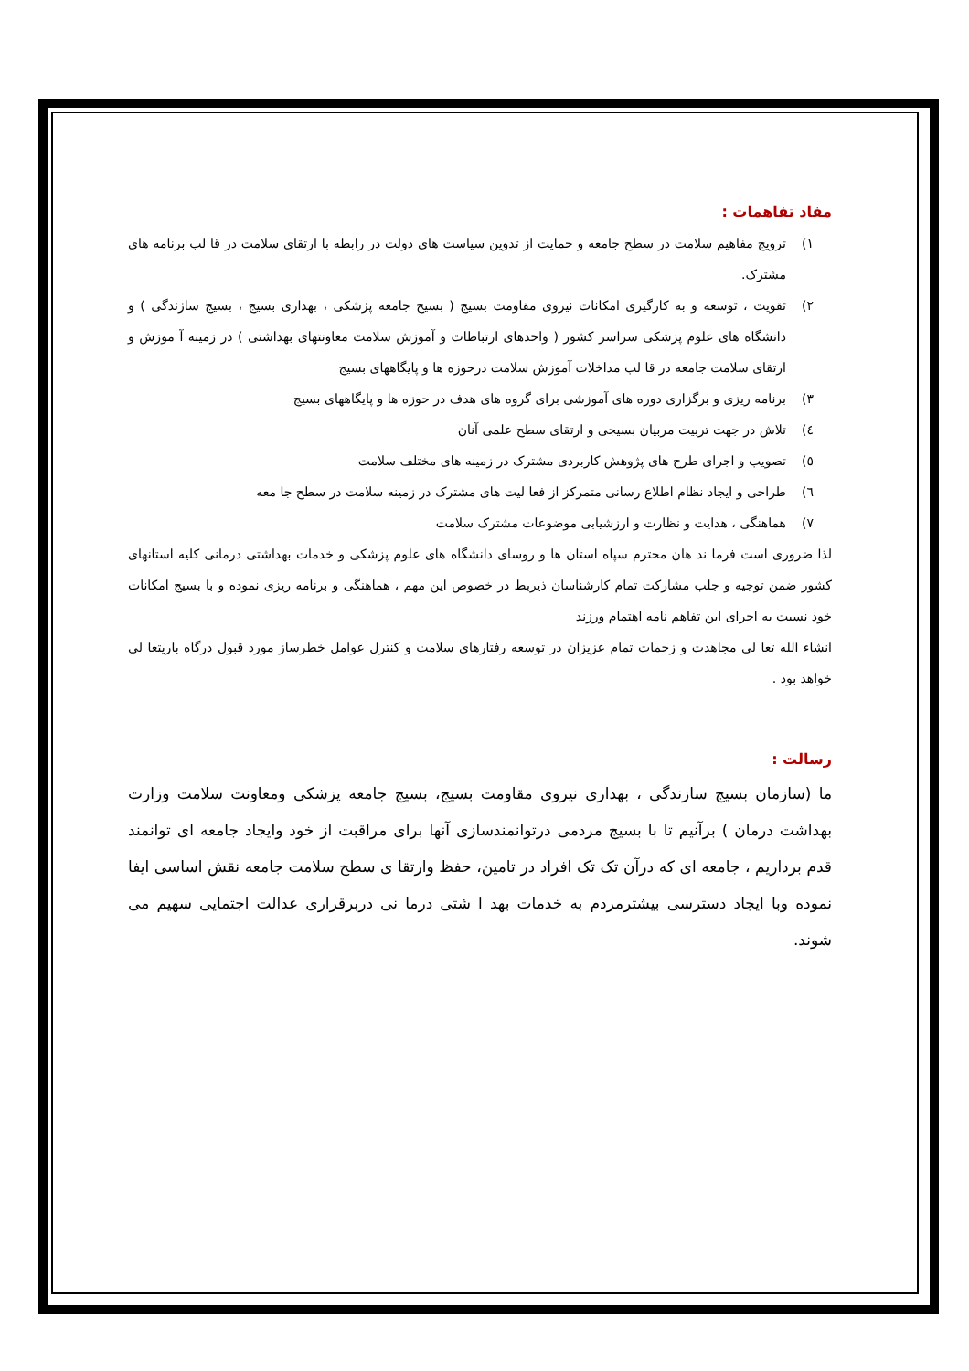مفاد تفاهمات :
۱) ترویج مفاهیم سلامت در سطح جامعه و حمایت از تدوین سیاست های دولت در رابطه با ارتقای سلامت در قا لب برنامه های مشترک.
۲) تقویت ، توسعه و به کارگیری امکانات نیروی مقاومت بسیج ( بسیج جامعه پزشکی ، بهداری بسیج ، بسیج سازندگی ) و دانشگاه های علوم پزشکی سراسر کشور ( واحدهای ارتباطات و آموزش سلامت معاونتهای بهداشتی ) در زمینه آ موزش و ارتقای سلامت جامعه در قا لب مداخلات آموزش سلامت درحوزه ها و پایگاههای بسیج
۳) برنامه ریزی و برگزاری دوره های آموزشی برای گروه های هدف در حوزه ها و پایگاههای بسیج
٤) تلاش در جهت تربیت مربیان بسیجی و ارتقای سطح علمی آنان
٥) تصویب و اجرای طرح های پژوهش کاربردی مشترک در زمینه های مختلف سلامت
٦) طراحی و ایجاد نظام اطلاع رسانی متمرکز از فعا لیت های مشترک در زمینه سلامت در سطح جا معه
۷) هماهنگی ، هدایت و نظارت و ارزشیابی موضوعات مشترک سلامت
لذا ضروری است فرما ند هان محترم سپاه استان ها و روسای دانشگاه های علوم پزشکی و خدمات بهداشتی درمانی کلیه استانهای کشور ضمن توجیه و جلب مشارکت تمام کارشناسان ذیربط در خصوص این مهم ، هماهنگی و برنامه ریزی نموده و با بسیج امکانات خود نسبت به اجرای این تفاهم نامه اهتمام ورزند
انشاء الله تعا لی مجاهدت و زحمات تمام عزیزان در توسعه رفتارهای سلامت و کنترل عوامل خطرساز مورد قبول درگاه باریتعا لی خواهد بود .
رسالت :
ما (سازمان بسیج سازندگی ، بهداری نیروی مقاومت بسیج، بسیج جامعه پزشکی ومعاونت سلامت وزارت بهداشت درمان ) برآنیم تا با بسیج مردمی درتوانمندسازی آنها برای مراقبت از خود وایجاد جامعه ای توانمند قدم برداریم ، جامعه ای که درآن تک تک افراد در تامین، حفظ وارتقا ی سطح سلامت جامعه نقش اساسی ایفا نموده وبا ایجاد دسترسی بیشترمردم به خدمات بهد ا شتی درما نی دربرقراری عدالت اجتمایی سهیم می شوند.